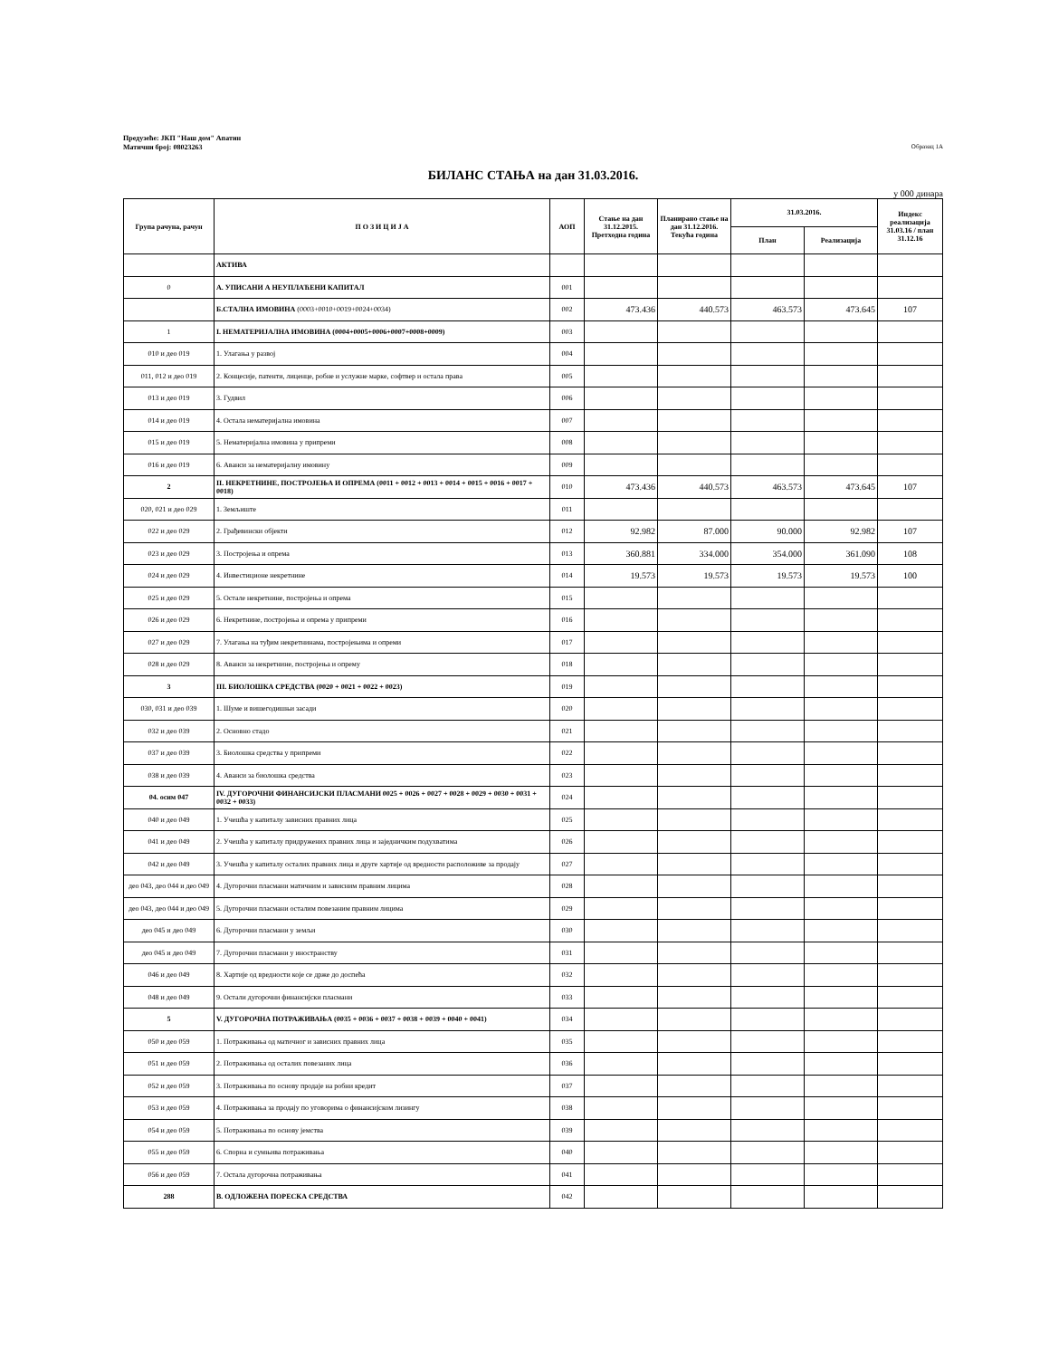Предузеће: ЈКП "Наш дом" Апатин
Матични број: 08023263
Образац 1А
БИЛАНС СТАЊА на дан 31.03.2016.
у 000 динара
| Група рачуна, рачун | П О З И Ц И Ј А | АОП | Стање на дан 31.12.2015. Претходна година | Планирано стање на дан 31.12.2016. Текућа година | 31.03.2016. | | Индекс реализација 31.03.16 / план 31.12.16 |
| --- | --- | --- | --- | --- | --- | --- | --- |
| | | | | | План | Реализација | |
| | АКТИВА | | | | | | |
| 0 | А. УПИСАНИ А НЕУПЛАЋЕНИ КАПИТАЛ | 001 | | | | | |
| | Б.СТАЛНА ИМОВИНА (0003+0010+0019+0024+0034) | 002 | 473.436 | 440.573 | 463.573 | 473.645 | 107 |
| 1 | I. НЕМАТЕРИЈАЛНА ИМОВИНА (0004+0005+0006+0007+0008+0009) | 003 | | | | | |
| 010 и део 019 | 1. Улагања у развој | 004 | | | | | |
| 011, 012 и део 019 | 2. Концесије, патенти, лиценце, робне и услужне марке, софтвер и остала права | 005 | | | | | |
| 013 и део 019 | 3. Гудвил | 006 | | | | | |
| 014 и део 019 | 4. Остала нематеријална имовина | 007 | | | | | |
| 015 и део 019 | 5. Нематеријална имовина у припреми | 008 | | | | | |
| 016 и део 019 | 6. Аванси за нематеријалну имовину | 009 | | | | | |
| 2 | II. НЕКРЕТНИНЕ, ПОСТРОЈЕЊА И ОПРЕМА (0011 + 0012 + 0013 + 0014 + 0015 + 0016 + 0017 + 0018) | 010 | 473.436 | 440.573 | 463.573 | 473.645 | 107 |
| 020, 021 и део 029 | 1. Земљиште | 011 | | | | | |
| 022 и део 029 | 2. Грађевински објекти | 012 | 92.982 | 87.000 | 90.000 | 92.982 | 107 |
| 023 и део 029 | 3. Постројења и опрема | 013 | 360.881 | 334.000 | 354.000 | 361.090 | 108 |
| 024 и део 029 | 4. Инвестиционе некретнине | 014 | 19.573 | 19.573 | 19.573 | 19.573 | 100 |
| 025 и део 029 | 5. Остале некретнине, постројења и опрема | 015 | | | | | |
| 026 и део 029 | 6. Некретнине, постројења и опрема у припреми | 016 | | | | | |
| 027 и део 029 | 7. Улагања на туђим некретнинама, постројењима и опреми | 017 | | | | | |
| 028 и део 029 | 8. Аванси за некретнине, постројења и опрему | 018 | | | | | |
| 3 | III. БИОЛОШКА СРЕДСТВА (0020 + 0021 + 0022 + 0023) | 019 | | | | | |
| 030, 031 и део 039 | 1. Шуме и вишегодишњи засади | 020 | | | | | |
| 032 и део 039 | 2. Основно стадо | 021 | | | | | |
| 037 и део 039 | 3. Биолошка средства у припреми | 022 | | | | | |
| 038 и део 039 | 4. Аванси за биолошка средства | 023 | | | | | |
| 04. осим 047 | IV. ДУГОРОЧНИ ФИНАНСИЈСКИ ПЛАСМАНИ 0025 + 0026 + 0027 + 0028 + 0029 + 0030 + 0031 + 0032 + 0033) | 024 | | | | | |
| 040 и део 049 | 1. Учешћа у капиталу зависних правних лица | 025 | | | | | |
| 041 и део 049 | 2. Учешћа у капиталу придружених правних лица и заједничким подухватима | 026 | | | | | |
| 042 и део 049 | 3. Учешћа у капиталу осталих правних лица и друге хартије од вредности расположиве за продају | 027 | | | | | |
| део 043, део 044 и део 049 | 4. Дугорочни пласмани матичним и зависним правним лицима | 028 | | | | | |
| део 043, део 044 и део 049 | 5. Дугорочни пласмани осталим повезаним правним лицима | 029 | | | | | |
| део 045 и део 049 | 6. Дугорочни пласмани у земљи | 030 | | | | | |
| део 045 и део 049 | 7. Дугорочни пласмани у иностранству | 031 | | | | | |
| 046 и део 049 | 8. Хартије од вредности које се држе до доспећа | 032 | | | | | |
| 048 и део 049 | 9. Остали дугорочни финансијски пласмани | 033 | | | | | |
| 5 | V. ДУГОРОЧНА ПОТРАЖИВАЊА (0035 + 0036 + 0037 + 0038 + 0039 + 0040 + 0041) | 034 | | | | | |
| 050 и део 059 | 1. Потраживања од матичног и зависних правних лица | 035 | | | | | |
| 051 и део 059 | 2. Потраживања од осталих повезаних лица | 036 | | | | | |
| 052 и део 059 | 3. Потраживања по основу продаје на робни кредит | 037 | | | | | |
| 053 и део 059 | 4. Потраживања за продају по уговорима о финансијском лизингу | 038 | | | | | |
| 054 и део 059 | 5. Потраживања по основу јемства | 039 | | | | | |
| 055 и део 059 | 6. Спорна и сумњива потраживања | 040 | | | | | |
| 056 и део 059 | 7. Остала дугорочна потраживања | 041 | | | | | |
| 288 | В. ОДЛОЖЕНА ПОРЕСКА СРЕДСТВА | 042 | | | | | |